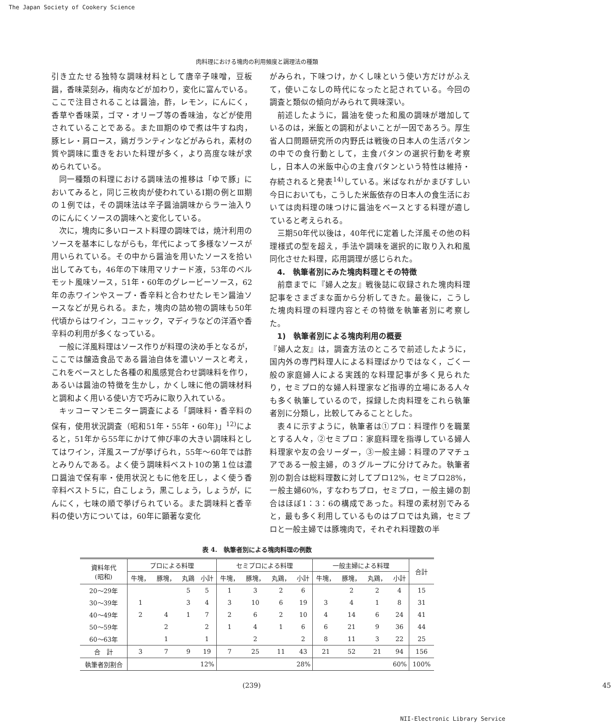The Japan Society of Cookery Science
肉料理における塊肉の利用頻度と調理法の種類
引き立たせる独特な調味材料として唐辛子味噌，豆板醤，香味菜刻み，梅肉などが加わり，変化に富んでいる。ここで注目されることは醤油，酢，レモン，にんにく，香草や香味菜，ゴマ・オリーブ等の香味油，などが使用されていることである。またⅢ期のゆで煮は牛すね肉，豚ヒレ・肩ロース，鶏ガランティンなどがみられ，素材の質や調味に重きをおいた料理が多く，より高度な味が求められている。
同一種類の料理における調味法の推移は「ゆで豚」においてみると，同じ三枚肉が使われているⅠ期の例とⅢ期の１例では，その調味法は辛子醤油調味からラー油入りのにんにくソースの調味へと変化している。
次に，塊肉に多いロースト料理の調味では，焼汁利用のソースを基本にしながらも，年代によって多様なソースが用いられている。その中から醤油を用いたソースを拾い出してみても，46年の下味用マリナード液，53年のベルモット風味ソース，51年・60年のグレービーソース，62年の赤ワインやスープ・香辛料と合わせたレモン醤油ソースなどが見られる。また，塊肉の詰め物の調味も50年代頃からはワイン，コニャック，マディラなどの洋酒や香辛料の利用が多くなっている。
一般に洋風料理はソース作りが料理の決め手となるが，ここでは醸造食品である醤油自体を濃いソースと考え，これをベースとした各種の和風感覚合わせ調味料を作り，あるいは醤油の特徴を生かし，かくし味に他の調味材料と調和よく用いる使い方で巧みに取り入れている。
キッコーマンモニター調査による「調味料・香辛料の保有，使用状況調査（昭和51年・55年・60年)」<sup>12)</sup>によると，51年から55年にかけて伸び率の大きい調味料としてはワイン，洋風スープが挙げられ，55年～60年では酢とみりんである。よく使う調味料ベスト10の第１位は濃口醤油で保有率・使用状況ともに他を圧し，よく使う香辛料ベスト５に，白こしょう，黒こしょう，しょうが，にんにく，七味の順で挙げられている。また調味料と香辛料の使い方については，60年に顕著な変化
がみられ，下味つけ，かくし味という使い方だけがふえて，使いこなしの時代になったと記されている。今回の調査と類似の傾向がみられて興味深い。
前述したように，醤油を使った和風の調味が増加しているのは，米飯との調和がよいことが一因であろう。厚生省人口問題研究所の内野氏は戦後の日本人の生活パタンの中での食行動として，主食パタンの選択行動を考察し，日本人の米飯中心の主食パタンという特性は維持・存続されると発表<sup>14)</sup>している。米ばなれがかまびすしい今日においても，こうした米飯依存の日本人の食生活においては肉料理の味つけに醤油をベースとする料理が適していると考えられる。
三期50年代以後は，40年代に定着した洋風その他の料理様式の型を超え，手法や調味を選択的に取り入れ和風同化させた料理，応用調理が感じられた。
4.　執筆者別にみた塊肉料理とその特徴
前章までに『婦人之友』戦後誌に収録された塊肉料理記事をさまざまな面から分析してきた。最後に，こうした塊肉料理の料理内容とその特徴を執筆者別に考察した。
1)　執筆者別による塊肉利用の概要
『婦人之友』は，調査方法のところで前述したように，国内外の専門料理人による料理ばかりではなく，ごく一般の家庭婦人による実践的な料理記事が多く見られたり，セミプロ的な婦人料理家など指導的立場にある人々も多く執筆しているので，採録した肉料理をこれら執筆者別に分類し，比較してみることとした。
表４に示すように，執筆者は①プロ：料理作りを職業とする人々，②セミプロ：家庭料理を指導している婦人料理家や友の会リーダー，③一般主婦：料理のアマチュアである一般主婦，の３グループに分けてみた。執筆者別の割合は総料理数に対してプロ12%，セミプロ28%，一般主婦60%，すなわちプロ，セミプロ，一般主婦の割合はほぼ1：3：6の構成であった。料理の素材別でみると，最も多く利用しているものはプロでは丸鶏，セミプロと一般主婦では豚塊肉で，それぞれ料理数の半
表 4.　執筆者別による塊肉料理の例数
| 資料年代 (昭和) | プロによる料理 | | | | セミプロによる料理 | | | | 一般主婦による料理 | | | | 合計 |
| --- | --- | --- | --- | --- | --- | --- | --- | --- | --- | --- | --- | --- | --- |
| | 牛塊， | 豚塊， | 丸鶏 | 小計 | 牛塊， | 豚塊， | 丸鶏， | 小計 | 牛塊， | 豚塊， | 丸鶏， | 小計 | |
| 20～29年 | | | 5 | 5 | 1 | 3 | 2 | 6 | | 2 | 2 | 4 | 15 |
| 30～39年 | 1 | | 3 | 4 | 3 | 10 | 6 | 19 | 3 | 4 | 1 | 8 | 31 |
| 40～49年 | 2 | 4 | 1 | 7 | 2 | 6 | 2 | 10 | 4 | 14 | 6 | 24 | 41 |
| 50～59年 | | 2 | | 2 | 1 | 4 | 1 | 6 | 6 | 21 | 9 | 36 | 44 |
| 60～63年 | | 1 | | 1 | | 2 | | 2 | 8 | 11 | 3 | 22 | 25 |
| 合 計 | 3 | 7 | 9 | 19 | 7 | 25 | 11 | 43 | 21 | 52 | 21 | 94 | 156 |
| 執筆者別割合 | 12% | | | | 28% | | | | 60% | | | | 100% |
(239) 45
NII-Electronic Library Service